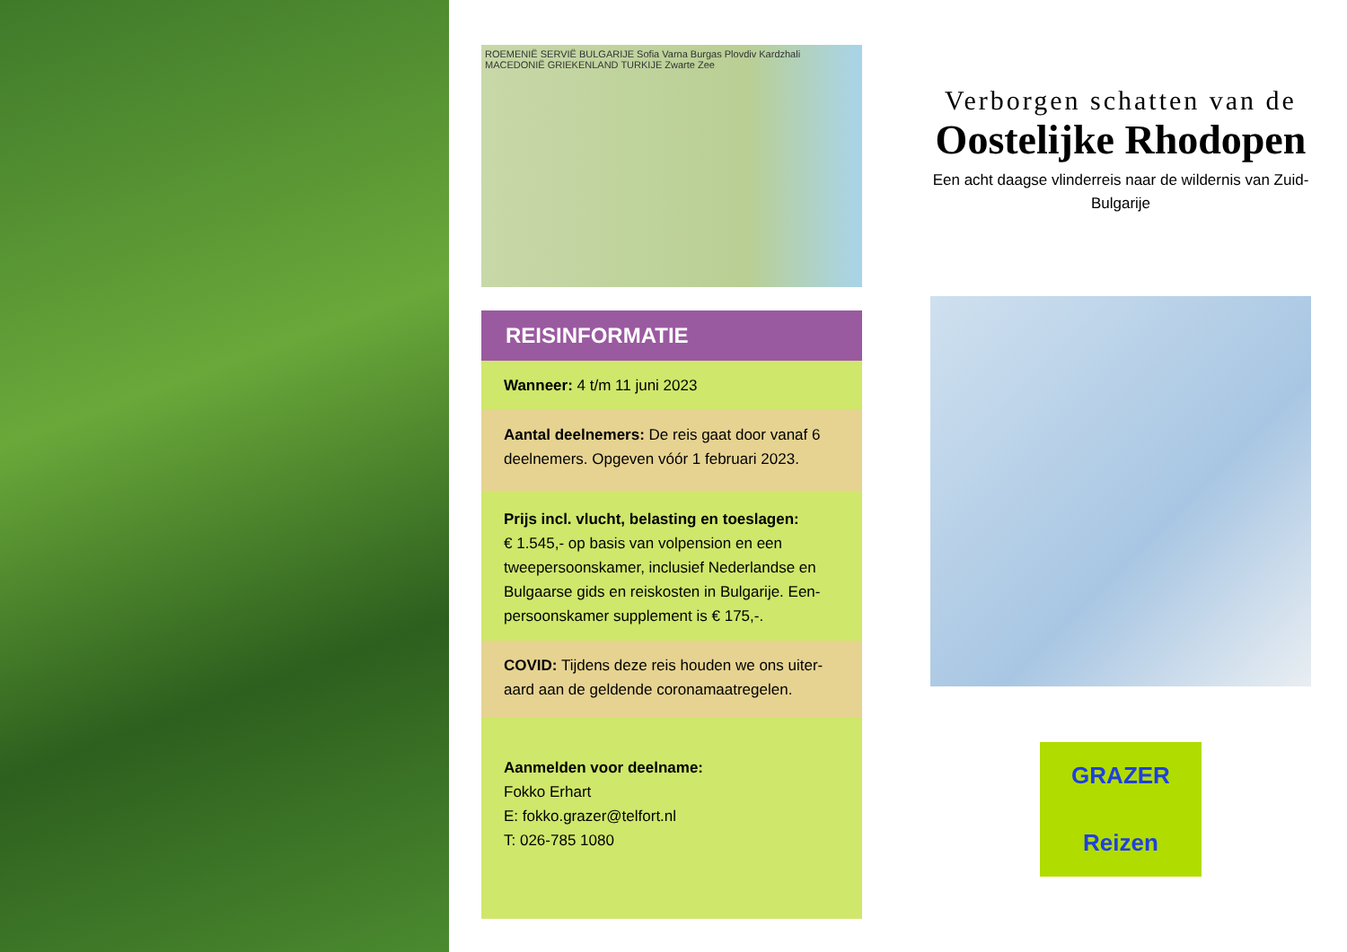ROEMENIË SERVIË BULGARIJE Sofia Varna Burgas Plovdiv Kardzhali MACEDONIË GRIEKENLAND TURKIJE Zwarte Zee
REISINFORMATIE
Wanneer: 4 t/m 11 juni 2023
Aantal deelnemers: De reis gaat door vanaf 6 deelnemers. Opgeven vóór 1 februari 2023.
Prijs incl. vlucht, belasting en toeslagen:
€ 1.545,- op basis van volpension en een tweepersoonskamer, inclusief Nederlandse en Bulgaarse gids en reiskosten in Bulgarije. Een-persoonskamer supplement is € 175,-.
COVID: Tijdens deze reis houden we ons uiter-aard aan de geldende coronamaatregelen.
Aanmelden voor deelname:
Fokko Erhart
E: fokko.grazer@telfort.nl
T: 026-785 1080
Verborgen schatten van de
Oostelijke Rhodopen
Een acht daagse vlinderreis naar de wildernis van Zuid-Bulgarije
GRAZER
Reizen